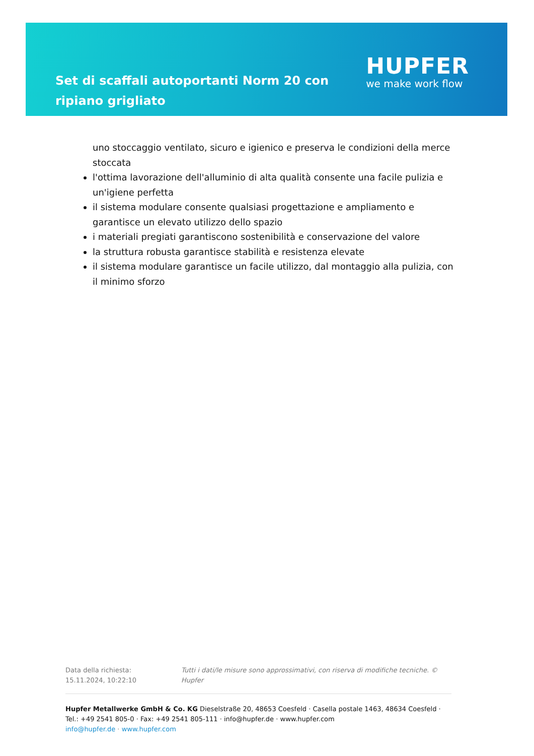Set di scaffali autoportanti Norm 20 con ripiano grigliato
HUPFER
we make work flow
uno stoccaggio ventilato, sicuro e igienico e preserva le condizioni della merce stoccata
l'ottima lavorazione dell'alluminio di alta qualità consente una facile pulizia e un'igiene perfetta
il sistema modulare consente qualsiasi progettazione e ampliamento e garantisce un elevato utilizzo dello spazio
i materiali pregiati garantiscono sostenibilità e conservazione del valore
la struttura robusta garantisce stabilità e resistenza elevate
il sistema modulare garantisce un facile utilizzo, dal montaggio alla pulizia, con il minimo sforzo
Data della richiesta: 15.11.2024, 10:22:10 Tutti i dati/le misure sono approssimativi, con riserva di modifiche tecniche. © Hupfer
Hupfer Metallwerke GmbH & Co. KG Dieselstraße 20, 48653 Coesfeld · Casella postale 1463, 48634 Coesfeld · Tel.: +49 2541 805-0 · Fax: +49 2541 805-111 · info@hupfer.de · www.hupfer.com
info@hupfer.de · www.hupfer.com